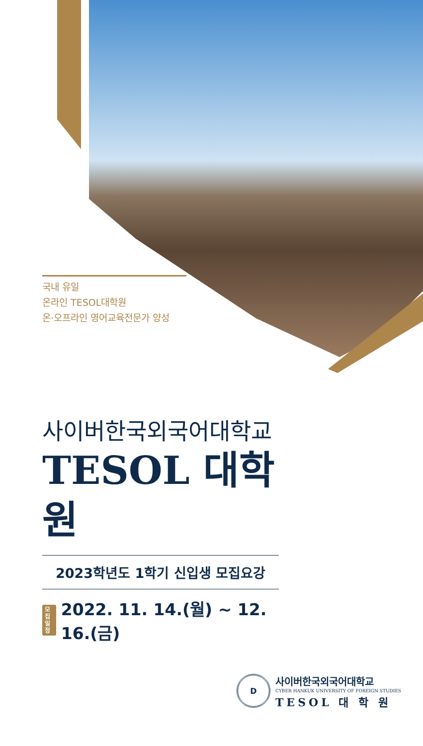국내 유일
온라인 TESOL대학원
온·오프라인 영어교육전문가 양성
사이버한국외국어대학교
TESOL 대학원
2023학년도 1학기 신입생 모집요강
모집
일정 2022. 11. 14.(월) ~ 12. 16.(금)
D
사이버한국외국어대학교
CYBER HANKUK UNIVERSITY OF FOREIGN STUDIES
TESOL 대 학 원